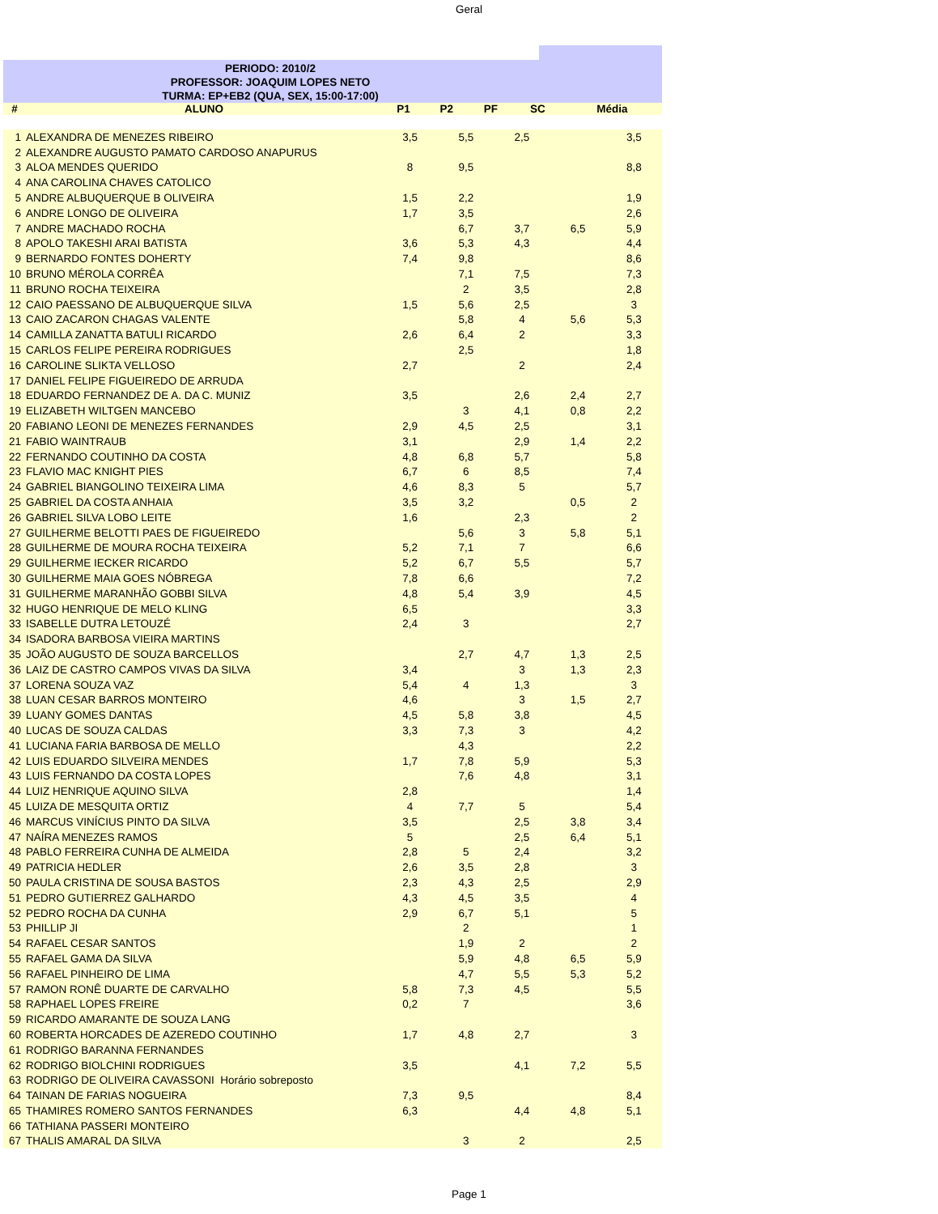Geral
PERIODO: 2010/2
PROFESSOR: JOAQUIM LOPES NETO
TURMA: EP+EB2 (QUA, SEX, 15:00-17:00)
| # | ALUNO | P1 | P2 | PF | SC | Média |
| --- | --- | --- | --- | --- | --- | --- |
| 1 | ALEXANDRA DE MENEZES RIBEIRO | 3,5 | 5,5 | 2,5 | | 3,5 |
| 2 | ALEXANDRE AUGUSTO PAMATO CARDOSO ANAPURUS | | | | | |
| 3 | ALOA MENDES QUERIDO | 8 | 9,5 | | | 8,8 |
| 4 | ANA CAROLINA CHAVES CATOLICO | | | | | |
| 5 | ANDRE ALBUQUERQUE B OLIVEIRA | 1,5 | 2,2 | | | 1,9 |
| 6 | ANDRE LONGO DE OLIVEIRA | 1,7 | 3,5 | | | 2,6 |
| 7 | ANDRE MACHADO ROCHA | | 6,7 | 3,7 | 6,5 | 5,9 |
| 8 | APOLO TAKESHI ARAI BATISTA | 3,6 | 5,3 | 4,3 | | 4,4 |
| 9 | BERNARDO FONTES DOHERTY | 7,4 | 9,8 | | | 8,6 |
| 10 | BRUNO MÉROLA CORRÊA | | 7,1 | 7,5 | | 7,3 |
| 11 | BRUNO ROCHA TEIXEIRA | | 2 | 3,5 | | 2,8 |
| 12 | CAIO PAESSANO DE ALBUQUERQUE SILVA | 1,5 | 5,6 | 2,5 | | 3 |
| 13 | CAIO ZACARON CHAGAS VALENTE | | 5,8 | 4 | 5,6 | 5,3 |
| 14 | CAMILLA ZANATTA BATULI RICARDO | 2,6 | 6,4 | 2 | | 3,3 |
| 15 | CARLOS FELIPE PEREIRA RODRIGUES | | 2,5 | | | 1,8 |
| 16 | CAROLINE SLIKTA VELLOSO | 2,7 | | 2 | | 2,4 |
| 17 | DANIEL FELIPE FIGUEIREDO DE ARRUDA | | | | | |
| 18 | EDUARDO FERNANDEZ DE A. DA C. MUNIZ | 3,5 | | 2,6 | 2,4 | 2,7 |
| 19 | ELIZABETH WILTGEN MANCEBO | | 3 | 4,1 | 0,8 | 2,2 |
| 20 | FABIANO LEONI DE MENEZES FERNANDES | 2,9 | 4,5 | 2,5 | | 3,1 |
| 21 | FABIO WAINTRAUB | 3,1 | | 2,9 | 1,4 | 2,2 |
| 22 | FERNANDO COUTINHO DA COSTA | 4,8 | 6,8 | 5,7 | | 5,8 |
| 23 | FLAVIO MAC KNIGHT PIES | 6,7 | 6 | 8,5 | | 7,4 |
| 24 | GABRIEL BIANGOLINO TEIXEIRA LIMA | 4,6 | 8,3 | 5 | | 5,7 |
| 25 | GABRIEL DA COSTA ANHAIA | 3,5 | 3,2 | | 0,5 | 2 |
| 26 | GABRIEL SILVA LOBO LEITE | 1,6 | | 2,3 | | 2 |
| 27 | GUILHERME BELOTTI PAES DE FIGUEIREDO | | 5,6 | 3 | 5,8 | 5,1 |
| 28 | GUILHERME DE MOURA ROCHA TEIXEIRA | 5,2 | 7,1 | 7 | | 6,6 |
| 29 | GUILHERME IECKER RICARDO | 5,2 | 6,7 | 5,5 | | 5,7 |
| 30 | GUILHERME MAIA GOES NÓBREGA | 7,8 | 6,6 | | | 7,2 |
| 31 | GUILHERME MARANHÃO GOBBI SILVA | 4,8 | 5,4 | 3,9 | | 4,5 |
| 32 | HUGO HENRIQUE DE MELO KLING | 6,5 | | | | 3,3 |
| 33 | ISABELLE DUTRA LETOUZÉ | 2,4 | 3 | | | 2,7 |
| 34 | ISADORA BARBOSA VIEIRA MARTINS | | | | | |
| 35 | JOÃO AUGUSTO DE SOUZA BARCELLOS | | 2,7 | 4,7 | 1,3 | 2,5 |
| 36 | LAIZ DE CASTRO CAMPOS VIVAS DA SILVA | 3,4 | | 3 | 1,3 | 2,3 |
| 37 | LORENA SOUZA VAZ | 5,4 | 4 | 1,3 | | 3 |
| 38 | LUAN CESAR BARROS MONTEIRO | 4,6 | | 3 | 1,5 | 2,7 |
| 39 | LUANY GOMES DANTAS | 4,5 | 5,8 | 3,8 | | 4,5 |
| 40 | LUCAS DE SOUZA CALDAS | 3,3 | 7,3 | 3 | | 4,2 |
| 41 | LUCIANA FARIA BARBOSA DE MELLO | | 4,3 | | | 2,2 |
| 42 | LUIS EDUARDO SILVEIRA MENDES | 1,7 | 7,8 | 5,9 | | 5,3 |
| 43 | LUIS FERNANDO DA COSTA LOPES | | 7,6 | 4,8 | | 3,1 |
| 44 | LUIZ HENRIQUE AQUINO SILVA | 2,8 | | | | 1,4 |
| 45 | LUIZA DE MESQUITA ORTIZ | 4 | 7,7 | 5 | | 5,4 |
| 46 | MARCUS VINÍCIUS PINTO DA SILVA | 3,5 | | 2,5 | 3,8 | 3,4 |
| 47 | NAÍRA MENEZES RAMOS | 5 | | 2,5 | 6,4 | 5,1 |
| 48 | PABLO FERREIRA CUNHA DE ALMEIDA | 2,8 | 5 | 2,4 | | 3,2 |
| 49 | PATRICIA HEDLER | 2,6 | 3,5 | 2,8 | | 3 |
| 50 | PAULA CRISTINA DE SOUSA BASTOS | 2,3 | 4,3 | 2,5 | | 2,9 |
| 51 | PEDRO GUTIERREZ GALHARDO | 4,3 | 4,5 | 3,5 | | 4 |
| 52 | PEDRO ROCHA DA CUNHA | 2,9 | 6,7 | 5,1 | | 5 |
| 53 | PHILLIP JI | | 2 | | | 1 |
| 54 | RAFAEL CESAR SANTOS | | 1,9 | 2 | | 2 |
| 55 | RAFAEL GAMA DA SILVA | | 5,9 | 4,8 | 6,5 | 5,9 |
| 56 | RAFAEL PINHEIRO DE LIMA | | 4,7 | 5,5 | 5,3 | 5,2 |
| 57 | RAMON RONÊ DUARTE DE CARVALHO | 5,8 | 7,3 | 4,5 | | 5,5 |
| 58 | RAPHAEL LOPES FREIRE | 0,2 | 7 | | | 3,6 |
| 59 | RICARDO AMARANTE DE SOUZA LANG | | | | | |
| 60 | ROBERTA HORCADES DE AZEREDO COUTINHO | 1,7 | 4,8 | 2,7 | | 3 |
| 61 | RODRIGO BARANNA FERNANDES | | | | | |
| 62 | RODRIGO BIOLCHINI RODRIGUES | 3,5 | | 4,1 | 7,2 | 5,5 |
| 63 | RODRIGO DE OLIVEIRA CAVASSONI Horário sobreposto | | | | | |
| 64 | TAINAN DE FARIAS NOGUEIRA | 7,3 | 9,5 | | | 8,4 |
| 65 | THAMIRES ROMERO SANTOS FERNANDES | 6,3 | | 4,4 | 4,8 | 5,1 |
| 66 | TATHIANA PASSERI MONTEIRO | | | | | |
| 67 | THALIS AMARAL DA SILVA | | 3 | 2 | | 2,5 |
Page 1